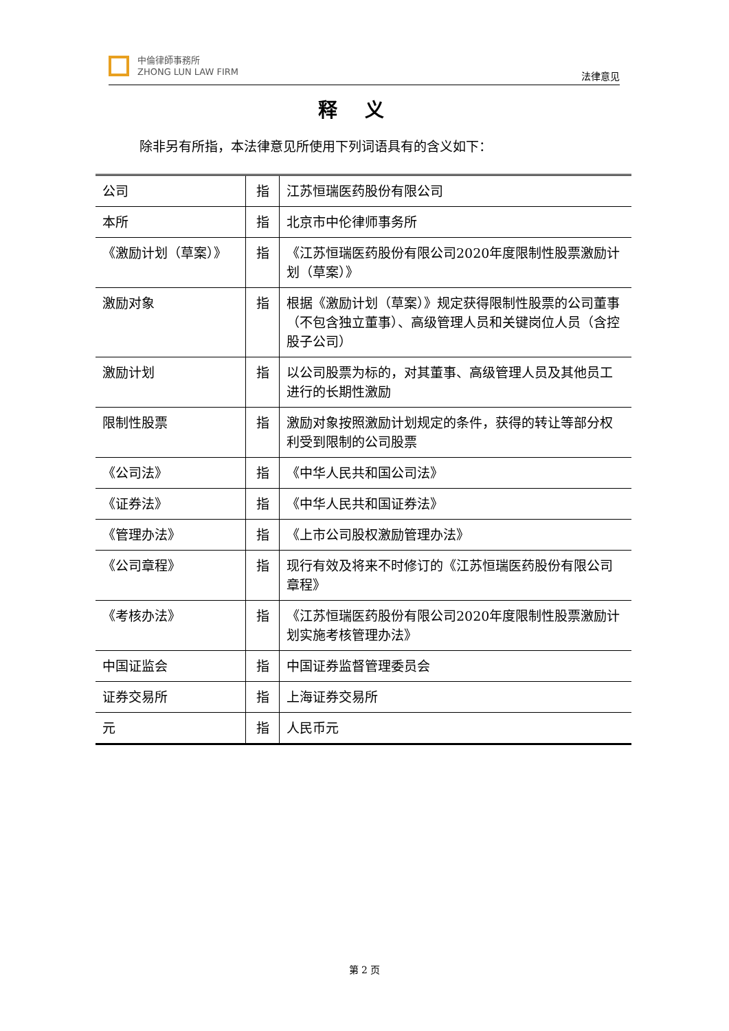中倫律師事務所
ZHONG LUN LAW FIRM
法律意见
释义
除非另有所指，本法律意见所使用下列词语具有的含义如下：
| 公司 | 指 | 江苏恒瑞医药股份有限公司 |
| 本所 | 指 | 北京市中伦律师事务所 |
| 《激励计划（草案）》 | 指 | 《江苏恒瑞医药股份有限公司2020年度限制性股票激励计划（草案）》 |
| 激励对象 | 指 | 根据《激励计划（草案）》规定获得限制性股票的公司董事（不包含独立董事）、高级管理人员和关键岗位人员（含控股子公司） |
| 激励计划 | 指 | 以公司股票为标的，对其董事、高级管理人员及其他员工进行的长期性激励 |
| 限制性股票 | 指 | 激励对象按照激励计划规定的条件，获得的转让等部分权利受到限制的公司股票 |
| 《公司法》 | 指 | 《中华人民共和国公司法》 |
| 《证券法》 | 指 | 《中华人民共和国证券法》 |
| 《管理办法》 | 指 | 《上市公司股权激励管理办法》 |
| 《公司章程》 | 指 | 现行有效及将来不时修订的《江苏恒瑞医药股份有限公司章程》 |
| 《考核办法》 | 指 | 《江苏恒瑞医药股份有限公司2020年度限制性股票激励计划实施考核管理办法》 |
| 中国证监会 | 指 | 中国证券监督管理委员会 |
| 证券交易所 | 指 | 上海证券交易所 |
| 元 | 指 | 人民币元 |
第 2 页